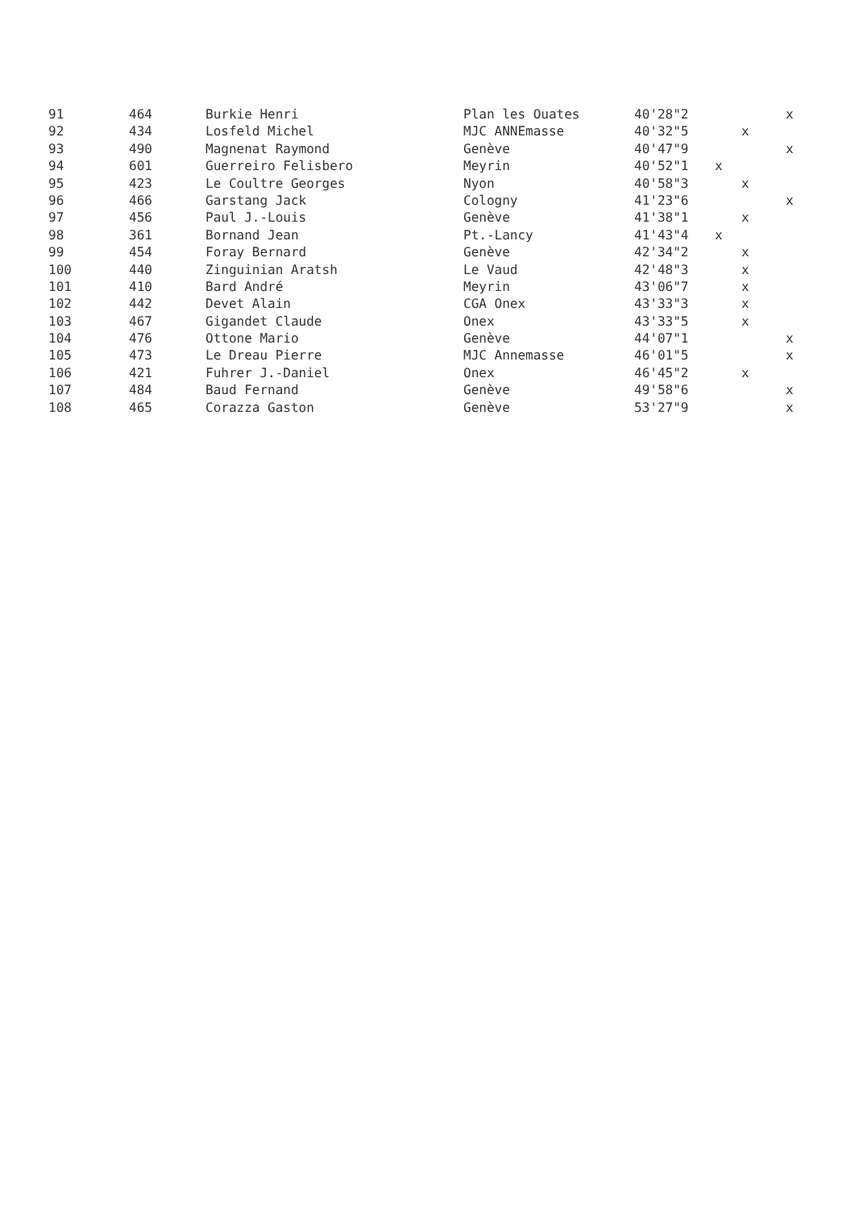| 91 | 464 | Burkie Henri | Plan les Ouates | 40'28"2 | | | x |
| 92 | 434 | Losfeld Michel | MJC ANNEmasse | 40'32"5 | | x | |
| 93 | 490 | Magnenat Raymond | Genève | 40'47"9 | | | x |
| 94 | 601 | Guerreiro Felisbero | Meyrin | 40'52"1 | x | | |
| 95 | 423 | Le Coultre Georges | Nyon | 40'58"3 | | x | |
| 96 | 466 | Garstang Jack | Cologny | 41'23"6 | | | x |
| 97 | 456 | Paul J.-Louis | Genève | 41'38"1 | | x | |
| 98 | 361 | Bornand Jean | Pt.-Lancy | 41'43"4 | x | | |
| 99 | 454 | Foray Bernard | Genève | 42'34"2 | | x | |
| 100 | 440 | Zinguinian Aratsh | Le Vaud | 42'48"3 | | x | |
| 101 | 410 | Bard André | Meyrin | 43'06"7 | | x | |
| 102 | 442 | Devet Alain | CGA Onex | 43'33"3 | | x | |
| 103 | 467 | Gigandet Claude | Onex | 43'33"5 | | x | |
| 104 | 476 | Ottone Mario | Genève | 44'07"1 | | | x |
| 105 | 473 | Le Dreau Pierre | MJC Annemasse | 46'01"5 | | | x |
| 106 | 421 | Fuhrer J.-Daniel | Onex | 46'45"2 | | x | |
| 107 | 484 | Baud Fernand | Genève | 49'58"6 | | | x |
| 108 | 465 | Corazza Gaston | Genève | 53'27"9 | | | x |